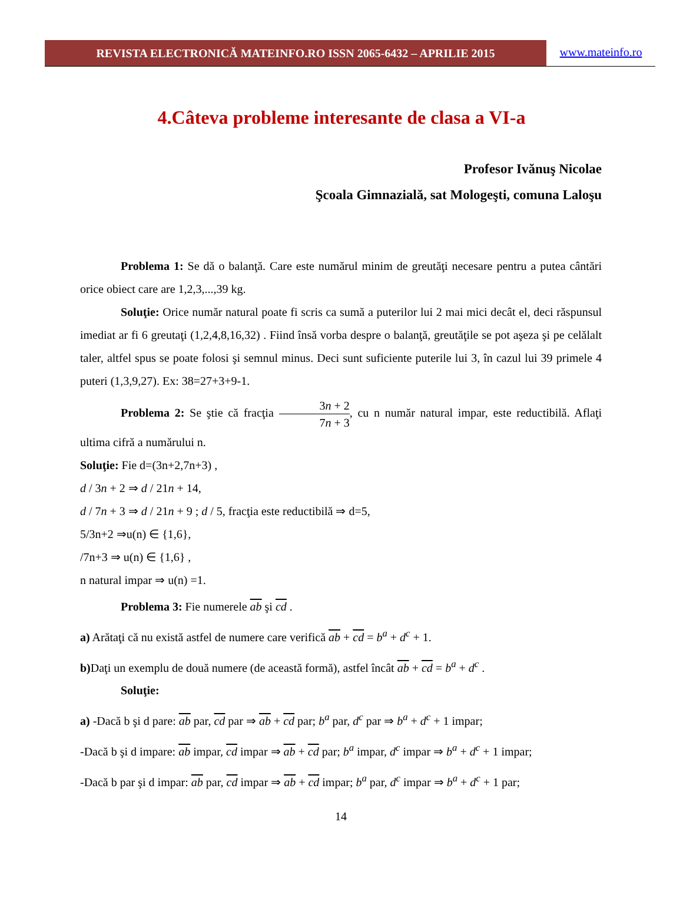REVISTA ELECTRONICĂ MATEINFO.RO ISSN 2065-6432 – APRILIE 2015
www.mateinfo.ro
4.Câteva probleme interesante de clasa a VI-a
Profesor Ivănuş Nicolae
Şcoala Gimnazială, sat Mologeşti, comuna Laloşu
Problema 1: Se dă o balanţă. Care este numărul minim de greutăţi necesare pentru a putea cântări orice obiect care are 1,2,3,...,39 kg.
Soluţie: Orice număr natural poate fi scris ca sumă a puterilor lui 2 mai mici decât el, deci răspunsul imediat ar fi 6 greutaţi (1,2,4,8,16,32) . Fiind însă vorba despre o balanţă, greutăţile se pot aşeza şi pe celălalt taler, altfel spus se poate folosi şi semnul minus. Deci sunt suficiente puterile lui 3, în cazul lui 39 primele 4 puteri (1,3,9,27). Ex: 38=27+3+9-1.
Problema 2: Se ştie că fracţia 3n + 2 7n + 3, cu n număr natural impar, este reductibilă. Aflaţi ultima cifră a numărului n.
Soluţie: Fie d=(3n+2,7n+3) ,
d / 3n + 2 ⇒ d / 21n + 14,
d / 7n + 3 ⇒ d / 21n + 9 ; d / 5, fracţia este reductibilă ⇒ d=5,
5/3n+2 ⇒u(n) ∈ {1,6},
/7n+3 ⇒ u(n) ∈ {1,6} ,
n natural impar ⇒ u(n) =1.
Problema 3: Fie numerele ab şi cd .
a) Arătaţi că nu există astfel de numere care verifică ab + cd = b<sup>a</sup> + d<sup>c</sup> + 1.
b) Daţi un exemplu de două numere (de această formă), astfel încât ab + cd = b<sup>a</sup> + d<sup>c</sup> .
Soluţie:
a) -Dacă b şi d pare: ab par, cd par ⇒ ab + cd par; b<sup>a</sup> par, d<sup>c</sup> par ⇒ b<sup>a</sup> + d<sup>c</sup> + 1 impar;
-Dacă b şi d impare: ab impar, cd impar ⇒ ab + cd par; b<sup>a</sup> impar, d<sup>c</sup> impar ⇒ b<sup>a</sup> + d<sup>c</sup> + 1 impar;
-Dacă b par şi d impar: ab par, cd impar ⇒ ab + cd impar; b<sup>a</sup> par, d<sup>c</sup> impar ⇒ b<sup>a</sup> + d<sup>c</sup> + 1 par;
14